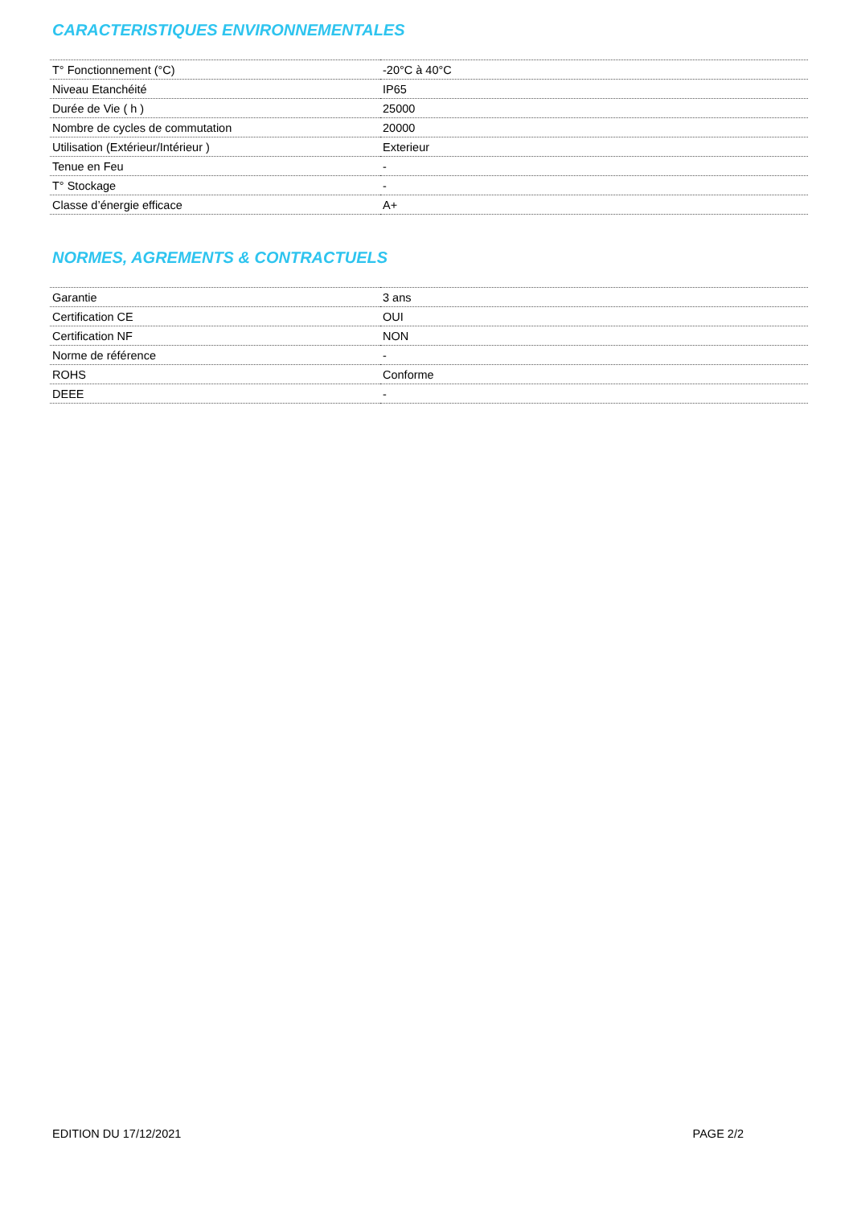CARACTERISTIQUES ENVIRONNEMENTALES
| T° Fonctionnement (°C) | -20°C à 40°C |
| Niveau Etanchéité | IP65 |
| Durée de Vie ( h ) | 25000 |
| Nombre de cycles de commutation | 20000 |
| Utilisation (Extérieur/Intérieur ) | Exterieur |
| Tenue en Feu | - |
| T° Stockage | - |
| Classe d’énergie efficace | A+ |
NORMES, AGREMENTS & CONTRACTUELS
| Garantie | 3 ans |
| Certification CE | OUI |
| Certification NF | NON |
| Norme de référence | - |
| ROHS | Conforme |
| DEEE | - |
EDITION DU 17/12/2021 PAGE 2/2